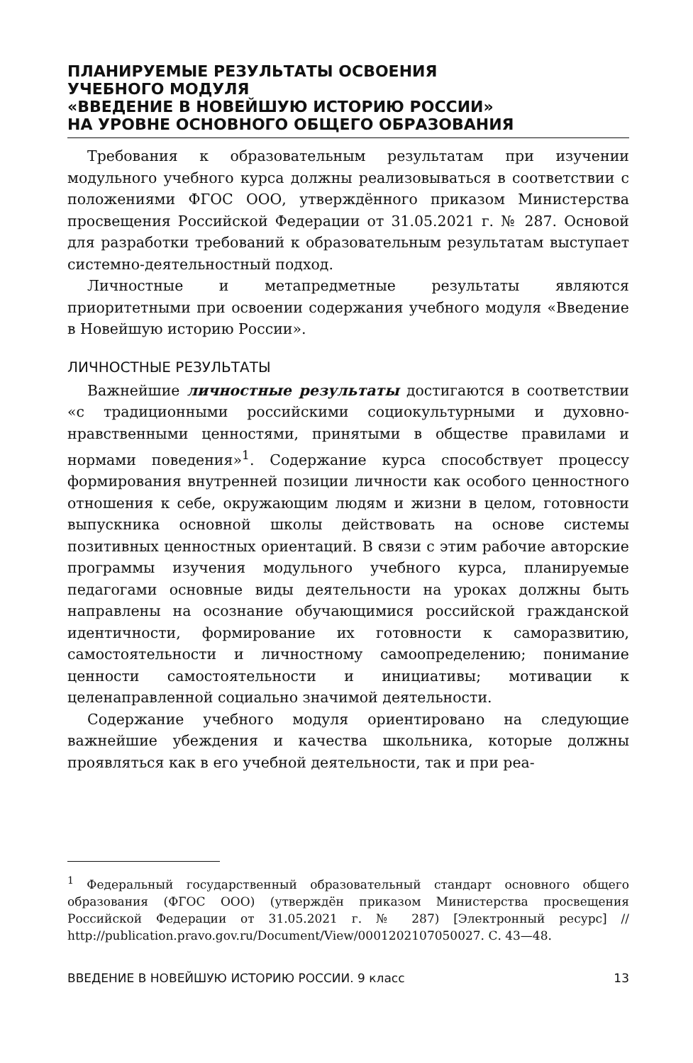ПЛАНИРУЕМЫЕ РЕЗУЛЬТАТЫ ОСВОЕНИЯ
УЧЕБНОГО МОДУЛЯ
«ВВЕДЕНИЕ В НОВЕЙШУЮ ИСТОРИЮ РОССИИ»
НА УРОВНЕ ОСНОВНОГО ОБЩЕГО ОБРАЗОВАНИЯ
Требования к образовательным результатам при изучении модульного учебного курса должны реализовываться в соответствии с положениями ФГОС ООО, утверждённого приказом Министерства просвещения Российской Федерации от 31.05.2021 г. № 287. Основой для разработки требований к образовательным результатам выступает системно-деятельностный подход.
Личностные и метапредметные результаты являются приоритетными при освоении содержания учебного модуля «Введение в Новейшую историю России».
ЛИЧНОСТНЫЕ РЕЗУЛЬТАТЫ
Важнейшие личностные результаты достигаются в соответствии «с традиционными российскими социокультурными и духовно-нравственными ценностями, принятыми в обществе правилами и нормами поведения»<sup>1</sup>. Содержание курса способствует процессу формирования внутренней позиции личности как особого ценностного отношения к себе, окружающим людям и жизни в целом, готовности выпускника основной школы действовать на основе системы позитивных ценностных ориентаций. В связи с этим рабочие авторские программы изучения модульного учебного курса, планируемые педагогами основные виды деятельности на уроках должны быть направлены на осознание обучающимися российской гражданской идентичности, формирование их готовности к саморазвитию, самостоятельности и личностному самоопределению; понимание ценности самостоятельности и инициативы; мотивации к целенаправленной социально значимой деятельности.
Содержание учебного модуля ориентировано на следующие важнейшие убеждения и качества школьника, которые должны проявляться как в его учебной деятельности, так и при реа-
<sup>1</sup> Федеральный государственный образовательный стандарт основного общего образования (ФГОС ООО) (утверждён приказом Министерства просвещения Российской Федерации от 31.05.2021 г. № 287) [Электронный ресурс] // http://publication.pravo.gov.ru/Document/View/0001202107050027. С. 43—48.
ВВЕДЕНИЕ В НОВЕЙШУЮ ИСТОРИЮ РОССИИ. 9 класс 13